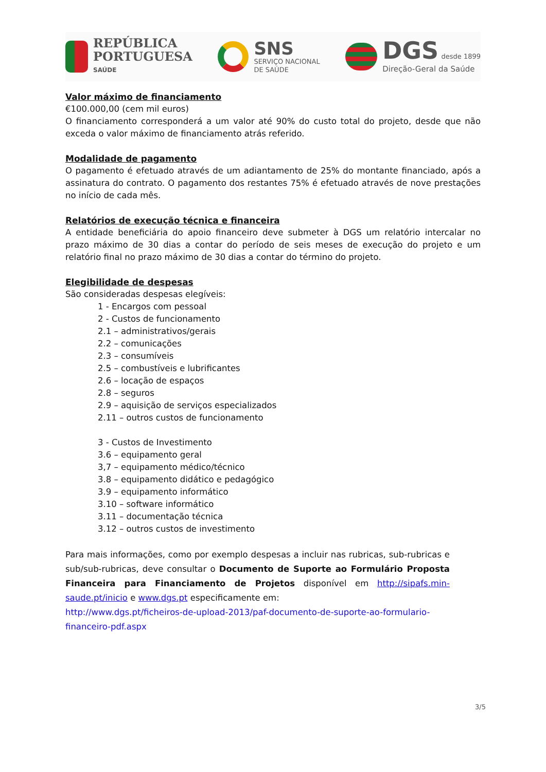REPÚBLICA
PORTUGUESA
SAÚDE
SNS
SERVIÇO NACIONAL
DE SAÚDE
DGS desde 1899
Direção-Geral da Saúde
Valor máximo de financiamento
€100.000,00 (cem mil euros)
O financiamento corresponderá a um valor até 90% do custo total do projeto, desde que não exceda o valor máximo de financiamento atrás referido.
Modalidade de pagamento
O pagamento é efetuado através de um adiantamento de 25% do montante financiado, após a assinatura do contrato. O pagamento dos restantes 75% é efetuado através de nove prestações no início de cada mês.
Relatórios de execução técnica e financeira
A entidade beneficiária do apoio financeiro deve submeter à DGS um relatório intercalar no prazo máximo de 30 dias a contar do período de seis meses de execução do projeto e um relatório final no prazo máximo de 30 dias a contar do término do projeto.
Elegibilidade de despesas
São consideradas despesas elegíveis:
1 - Encargos com pessoal
2 - Custos de funcionamento
2.1 – administrativos/gerais
2.2 – comunicações
2.3 – consumíveis
2.5 – combustíveis e lubrificantes
2.6 – locação de espaços
2.8 – seguros
2.9 – aquisição de serviços especializados
2.11 – outros custos de funcionamento
3 - Custos de Investimento
3.6 – equipamento geral
3,7 – equipamento médico/técnico
3.8 – equipamento didático e pedagógico
3.9 – equipamento informático
3.10 – software informático
3.11 – documentação técnica
3.12 – outros custos de investimento
Para mais informações, como por exemplo despesas a incluir nas rubricas, sub-rubricas e sub/sub-rubricas, deve consultar o Documento de Suporte ao Formulário Proposta Financeira para Financiamento de Projetos disponível em http://sipafs.min-saude.pt/inicio e www.dgs.pt especificamente em:
http://www.dgs.pt/ficheiros-de-upload-2013/paf-documento-de-suporte-ao-formulario-financeiro-pdf.aspx
3/5